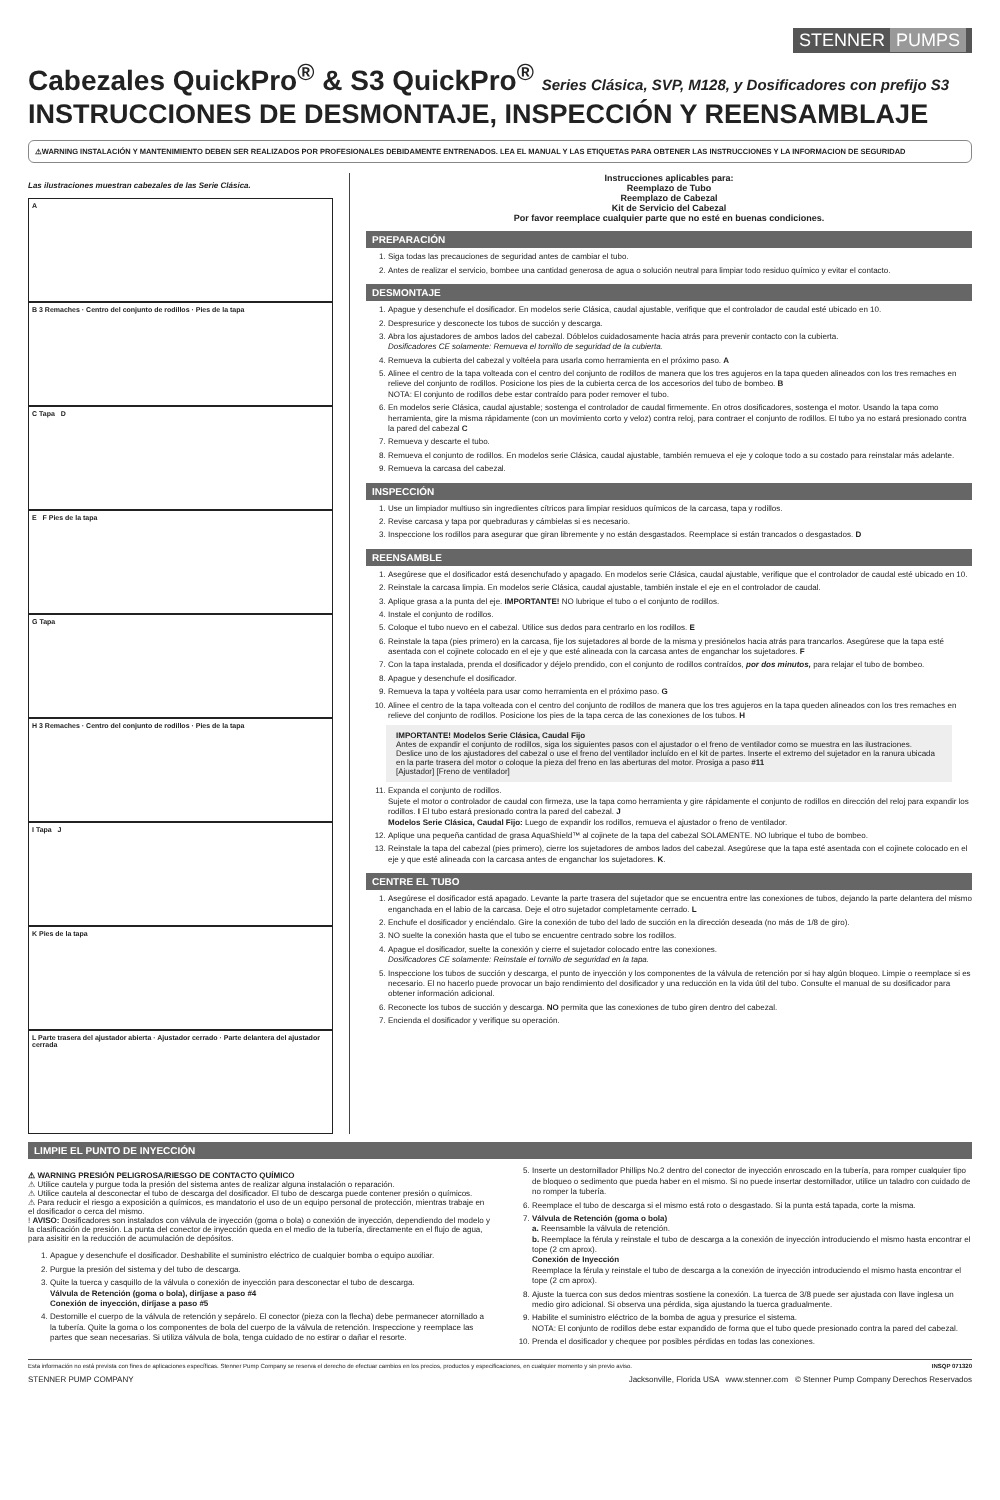STENNER PUMPS
Cabezales QuickPro<sup>®</sup> & S3 QuickPro<sup>®</sup> Series Clásica, SVP, M128, y Dosificadores con prefijo S3
INSTRUCCIONES DE DESMONTAJE, INSPECCIÓN Y REENSAMBLAJE
⚠WARNING INSTALACIÓN Y MANTENIMIENTO DEBEN SER REALIZADOS POR PROFESIONALES DEBIDAMENTE ENTRENADOS. LEA EL MANUAL Y LAS ETIQUETAS PARA OBTENER LAS INSTRUCCIONES Y LA INFORMACION DE SEGURIDAD
Las ilustraciones muestran cabezales de las Serie Clásica.
A
B 3 Remaches · Centro del conjunto de rodillos · Pies de la tapa
C Tapa D
E F Pies de la tapa
G Tapa
H 3 Remaches · Centro del conjunto de rodillos · Pies de la tapa
I Tapa J
K Pies de la tapa
L Parte trasera del ajustador abierta · Ajustador cerrado · Parte delantera del ajustador cerrada
Instrucciones aplicables para:
Reemplazo de Tubo
Reemplazo de Cabezal
Kit de Servicio del Cabezal
Por favor reemplace cualquier parte que no esté en buenas condiciones.
PREPARACIÓN
1. Siga todas las precauciones de seguridad antes de cambiar el tubo.
2. Antes de realizar el servicio, bombee una cantidad generosa de agua o solución neutral para limpiar todo residuo químico y evitar el contacto.
DESMONTAJE
1. Apague y desenchufe el dosificador. En modelos serie Clásica, caudal ajustable, verifique que el controlador de caudal esté ubicado en 10.
2. Despresurice y desconecte los tubos de succión y descarga.
3. Abra los ajustadores de ambos lados del cabezal. Dóblelos cuidadosamente hacia atrás para prevenir contacto con la cubierta.
Dosificadores CE solamente: Remueva el tornillo de seguridad de la cubierta.
4. Remueva la cubierta del cabezal y voltéela para usarla como herramienta en el próximo paso. A
5. Alinee el centro de la tapa volteada con el centro del conjunto de rodillos de manera que los tres agujeros en la tapa queden alineados con los tres remaches en relieve del conjunto de rodillos. Posicione los pies de la cubierta cerca de los accesorios del tubo de bombeo. B
NOTA: El conjunto de rodillos debe estar contraído para poder remover el tubo.
6. En modelos serie Clásica, caudal ajustable; sostenga el controlador de caudal firmemente. En otros dosificadores, sostenga el motor. Usando la tapa como herramienta, gire la misma rápidamente (con un movimiento corto y veloz) contra reloj, para contraer el conjunto de rodillos. El tubo ya no estará presionado contra la pared del cabezal C
7. Remueva y descarte el tubo.
8. Remueva el conjunto de rodillos. En modelos serie Clásica, caudal ajustable, también remueva el eje y coloque todo a su costado para reinstalar más adelante.
9. Remueva la carcasa del cabezal.
INSPECCIÓN
1. Use un limpiador multiuso sin ingredientes cítricos para limpiar residuos químicos de la carcasa, tapa y rodillos.
2. Revise carcasa y tapa por quebraduras y cámbielas si es necesario.
3. Inspeccione los rodillos para asegurar que giran libremente y no están desgastados. Reemplace si están trancados o desgastados. D
REENSAMBLE
1. Asegúrese que el dosificador está desenchufado y apagado. En modelos serie Clásica, caudal ajustable, verifique que el controlador de caudal esté ubicado en 10.
2. Reinstale la carcasa limpia. En modelos serie Clásica, caudal ajustable, también instale el eje en el controlador de caudal.
3. Aplique grasa a la punta del eje. IMPORTANTE! NO lubrique el tubo o el conjunto de rodillos.
4. Instale el conjunto de rodillos.
5. Coloque el tubo nuevo en el cabezal. Utilice sus dedos para centrarlo en los rodillos. E
6. Reinstale la tapa (pies primero) en la carcasa, fije los sujetadores al borde de la misma y presiónelos hacia atrás para trancarlos. Asegúrese que la tapa esté asentada con el cojinete colocado en el eje y que esté alineada con la carcasa antes de enganchar los sujetadores. F
7. Con la tapa instalada, prenda el dosificador y déjelo prendido, con el conjunto de rodillos contraídos, por dos minutos, para relajar el tubo de bombeo.
8. Apague y desenchufe el dosificador.
9. Remueva la tapa y voltéela para usar como herramienta en el próximo paso. G
10. Alinee el centro de la tapa volteada con el centro del conjunto de rodillos de manera que los tres agujeros en la tapa queden alineados con los tres remaches en relieve del conjunto de rodillos. Posicione los pies de la tapa cerca de las conexiones de los tubos. H
IMPORTANTE! Modelos Serie Clásica, Caudal Fijo
Antes de expandir el conjunto de rodillos, siga los siguientes pasos con el ajustador o el freno de ventilador como se muestra en las ilustraciones.
Deslice uno de los ajustadores del cabezal o use el freno del ventilador incluído en el kit de partes. Inserte el extremo del sujetador en la ranura ubicada en la parte trasera del motor o coloque la pieza del freno en las aberturas del motor. Prosiga a paso #11
[Ajustador] [Freno de ventilador]
11. Expanda el conjunto de rodillos.
Sujete el motor o controlador de caudal con firmeza, use la tapa como herramienta y gire rápidamente el conjunto de rodillos en dirección del reloj para expandir los rodillos. I El tubo estará presionado contra la pared del cabezal. J
Modelos Serie Clásica, Caudal Fijo: Luego de expandir los rodillos, remueva el ajustador o freno de ventilador.
12. Aplique una pequeña cantidad de grasa AquaShield™ al cojinete de la tapa del cabezal SOLAMENTE. NO lubrique el tubo de bombeo.
13. Reinstale la tapa del cabezal (pies primero), cierre los sujetadores de ambos lados del cabezal. Asegúrese que la tapa esté asentada con el cojinete colocado en el eje y que esté alineada con la carcasa antes de enganchar los sujetadores. K.
CENTRE EL TUBO
1. Asegúrese el dosificador está apagado. Levante la parte trasera del sujetador que se encuentra entre las conexiones de tubos, dejando la parte delantera del mismo enganchada en el labio de la carcasa. Deje el otro sujetador completamente cerrado. L
2. Enchufe el dosificador y enciéndalo. Gire la conexión de tubo del lado de succión en la dirección deseada (no más de 1/8 de giro).
3. NO suelte la conexión hasta que el tubo se encuentre centrado sobre los rodillos.
4. Apague el dosificador, suelte la conexión y cierre el sujetador colocado entre las conexiones.
Dosificadores CE solamente: Reinstale el tornillo de seguridad en la tapa.
5. Inspeccione los tubos de succión y descarga, el punto de inyección y los componentes de la válvula de retención por si hay algún bloqueo. Limpie o reemplace si es necesario. El no hacerlo puede provocar un bajo rendimiento del dosificador y una reducción en la vida útil del tubo. Consulte el manual de su dosificador para obtener información adicional.
6. Reconecte los tubos de succión y descarga. NO permita que las conexiones de tubo giren dentro del cabezal.
7. Encienda el dosificador y verifique su operación.
LIMPIE EL PUNTO DE INYECCIÓN
⚠ WARNING PRESIÓN PELIGROSA/RIESGO DE CONTACTO QUÍMICO
⚠ Utilice cautela y purgue toda la presión del sistema antes de realizar alguna instalación o reparación.
⚠ Utilice cautela al desconectar el tubo de descarga del dosificador. El tubo de descarga puede contener presión o químicos.
⚠ Para reducir el riesgo a exposición a químicos, es mandatorio el uso de un equipo personal de protección, mientras trabaje en el dosificador o cerca del mismo.
! AVISO: Dosificadores son instalados con válvula de inyección (goma o bola) o conexión de inyección, dependiendo del modelo y la clasificación de presión. La punta del conector de inyección queda en el medio de la tubería, directamente en el flujo de agua, para asisitir en la reducción de acumulación de depósitos.
1. Apague y desenchufe el dosificador. Deshabilite el suministro eléctrico de cualquier bomba o equipo auxiliar.
2. Purgue la presión del sistema y del tubo de descarga.
3. Quite la tuerca y casquillo de la válvula o conexión de inyección para desconectar el tubo de descarga.
Válvula de Retención (goma o bola), diríjase a paso #4
Conexión de inyección, diríjase a paso #5
4. Destornille el cuerpo de la válvula de retención y sepárelo. El conector (pieza con la flecha) debe permanecer atornillado a la tubería. Quite la goma o los componentes de bola del cuerpo de la válvula de retención. Inspeccione y reemplace las partes que sean necesarias. Si utiliza válvula de bola, tenga cuidado de no estirar o dañar el resorte.
5. Inserte un destornillador Phillips No.2 dentro del conector de inyección enroscado en la tubería, para romper cualquier tipo de bloqueo o sedimento que pueda haber en el mismo. Si no puede insertar destornillador, utilice un taladro con cuidado de no romper la tubería.
6. Reemplace el tubo de descarga si el mismo está roto o desgastado. Si la punta está tapada, corte la misma.
7. Válvula de Retención (goma o bola)
a. Reensamble la válvula de retención.
b. Reemplace la férula y reinstale el tubo de descarga a la conexión de inyección introduciendo el mismo hasta encontrar el tope (2 cm aprox).
Conexión de Inyección
Reemplace la férula y reinstale el tubo de descarga a la conexión de inyección introduciendo el mismo hasta encontrar el tope (2 cm aprox).
8. Ajuste la tuerca con sus dedos mientras sostiene la conexión. La tuerca de 3/8 puede ser ajustada con llave inglesa un medio giro adicional. Si observa una pérdida, siga ajustando la tuerca gradualmente.
9. Habilite el suministro eléctrico de la bomba de agua y presurice el sistema.
NOTA: El conjunto de rodillos debe estar expandido de forma que el tubo quede presionado contra la pared del cabezal.
10. Prenda el dosificador y chequee por posibles pérdidas en todas las conexiones.
Esta información no está prevista con fines de aplicaciones específicas. Stenner Pump Company se reserva el derecho de efectuar cambios en los precios, productos y especificaciones, en cualquier momento y sin previo aviso. INSQP 071320
STENNER PUMP COMPANY Jacksonville, Florida USA www.stenner.com © Stenner Pump Company Derechos Reservados